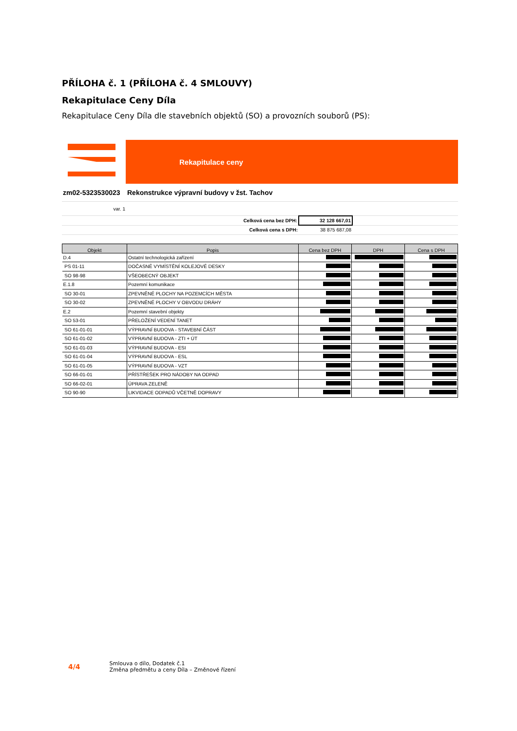PŘÍLOHA č. 1 (PŘÍLOHA č. 4 SMLOUVY)
Rekapitulace Ceny Díla
Rekapitulace Ceny Díla dle stavebních objektů (SO) a provozních souborů (PS):
Rekapitulace ceny
| zm02-5323530023 | Rekonstrukce výpravní budovy v žst. Tachov | | | |
| var. 1 | | | | |
| | Celková cena bez DPH: | 32 128 667,01 | | |
| | Celková cena s DPH: | 38 875 687,08 | | |
| Objekt | Popis | Cena bez DPH | DPH | Cena s DPH |
| --- | --- | --- | --- | --- |
| D.4 | Ostatní technologická zařízení | | | |
| PS 01-11 | DOČASNÉ VYMÍSTĚNÍ KOLEJOVÉ DESKY | | | |
| SO 98-98 | VŠEOBECNÝ OBJEKT | | | |
| E.1.8 | Pozemní komunikace | | | |
| SO 30-01 | ZPEVNĚNÉ PLOCHY NA POZEMCÍCH MĚSTA | | | |
| SO 30-02 | ZPEVNĚNÉ PLOCHY V OBVODU DRÁHY | | | |
| E.2 | Pozemní stavební objekty | | | |
| SO 53-01 | PŘELOŽENÍ VEDENÍ TANET | | | |
| SO 61-01-01 | VÝPRAVNÍ BUDOVA - STAVEBNÍ ČÁST | | | |
| SO 61-01-02 | VÝPRAVNÍ BUDOVA - ZTI + ÚT | | | |
| SO 61-01-03 | VÝPRAVNÍ BUDOVA - ESI | | | |
| SO 61-01-04 | VÝPRAVNÍ BUDOVA - ESL | | | |
| SO 61-01-05 | VÝPRAVNÍ BUDOVA - VZT | | | |
| SO 66-01-01 | PŘÍSTŘEŠEK PRO NÁDOBY NA ODPAD | | | |
| SO 66-02-01 | ÚPRAVA ZELENĚ | | | |
| SO 90-90 | LIKVIDACE ODPADŮ VČETNĚ DOPRAVY | | | |
4/4
Smlouva o dílo, Dodatek č.1
Změna předmětu a ceny Díla – Změnové řízení